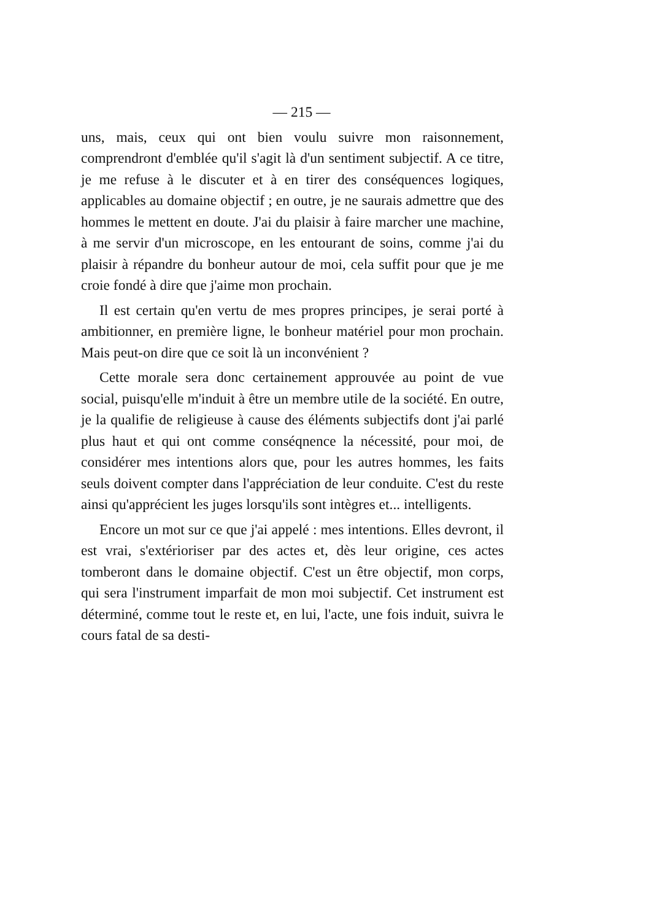— 215 —
uns, mais, ceux qui ont bien voulu suivre mon raisonnement, comprendront d'emblée qu'il s'agit là d'un sentiment subjectif. A ce titre, je me refuse à le discuter et à en tirer des conséquences logiques, applicables au domaine objectif ; en outre, je ne saurais admettre que des hommes le mettent en doute. J'ai du plaisir à faire marcher une machine, à me servir d'un microscope, en les entourant de soins, comme j'ai du plaisir à répandre du bonheur autour de moi, cela suffit pour que je me croie fondé à dire que j'aime mon prochain.
Il est certain qu'en vertu de mes propres principes, je serai porté à ambitionner, en première ligne, le bonheur matériel pour mon prochain. Mais peut-on dire que ce soit là un inconvénient ?
Cette morale sera donc certainement approuvée au point de vue social, puisqu'elle m'induit à être un membre utile de la société. En outre, je la qualifie de religieuse à cause des éléments subjectifs dont j'ai parlé plus haut et qui ont comme conséqnence la nécessité, pour moi, de considérer mes intentions alors que, pour les autres hommes, les faits seuls doivent compter dans l'appréciation de leur conduite. C'est du reste ainsi qu'apprécient les juges lorsqu'ils sont intègres et... intelligents.
Encore un mot sur ce que j'ai appelé : mes intentions. Elles devront, il est vrai, s'extérioriser par des actes et, dès leur origine, ces actes tomberont dans le domaine objectif. C'est un être objectif, mon corps, qui sera l'instrument imparfait de mon moi subjectif. Cet instrument est déterminé, comme tout le reste et, en lui, l'acte, une fois induit, suivra le cours fatal de sa desti-